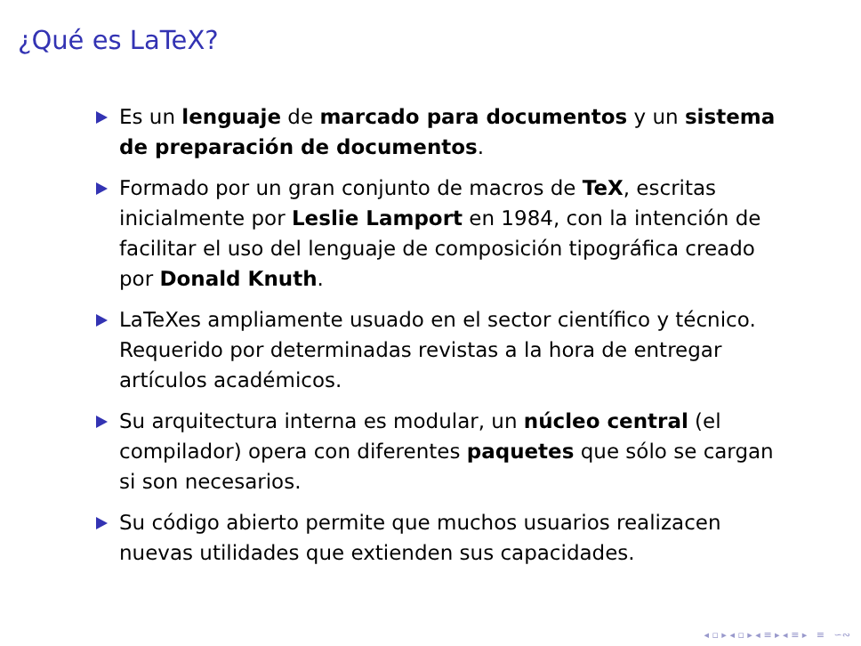¿Qué es LaTeX?
Es un lenguaje de marcado para documentos y un sistema de preparación de documentos.
Formado por un gran conjunto de macros de TeX, escritas inicialmente por Leslie Lamport en 1984, con la intención de facilitar el uso del lenguaje de composición tipográfica creado por Donald Knuth.
LaTeXes ampliamente usuado en el sector científico y técnico. Requerido por determinadas revistas a la hora de entregar artículos académicos.
Su arquitectura interna es modular, un núcleo central (el compilador) opera con diferentes paquetes que sólo se cargan si son necesarios.
Su código abierto permite que muchos usuarios realizacen nuevas utilidades que extienden sus capacidades.
◂ ▫ ▸ ◂ ▫ ▸ ◂ ≡ ▸ ◂ ≡ ▸ ≡ ∽∾